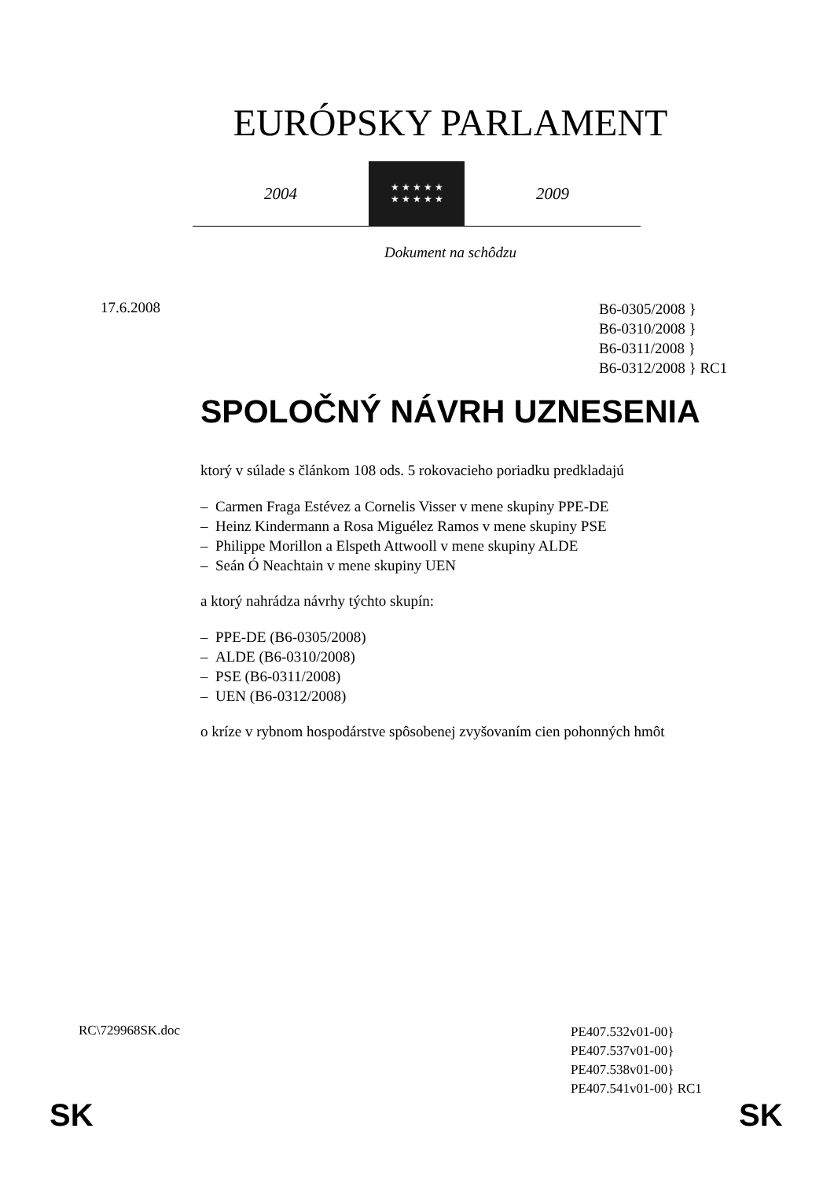EURÓPSKY PARLAMENT
2004
★ ★ ★ ★ ★
★ ★ ★ ★ ★
2009
Dokument na schôdzu
17.6.2008
B6-0305/2008 }
B6-0310/2008 }
B6-0311/2008 }
B6-0312/2008 } RC1
SPOLOČNÝ NÁVRH UZNESENIA
ktorý v súlade s článkom 108 ods. 5 rokovacieho poriadku predkladajú
– Carmen Fraga Estévez a Cornelis Visser v mene skupiny PPE-DE
– Heinz Kindermann a Rosa Miguélez Ramos v mene skupiny PSE
– Philippe Morillon a Elspeth Attwooll v mene skupiny ALDE
– Seán Ó Neachtain v mene skupiny UEN
a ktorý nahrádza návrhy týchto skupín:
– PPE-DE (B6-0305/2008)
– ALDE (B6-0310/2008)
– PSE (B6-0311/2008)
– UEN (B6-0312/2008)
o kríze v rybnom hospodárstve spôsobenej zvyšovaním cien pohonných hmôt
RC\729968SK.doc
PE407.532v01-00}
PE407.537v01-00}
PE407.538v01-00}
PE407.541v01-00} RC1
SK SK